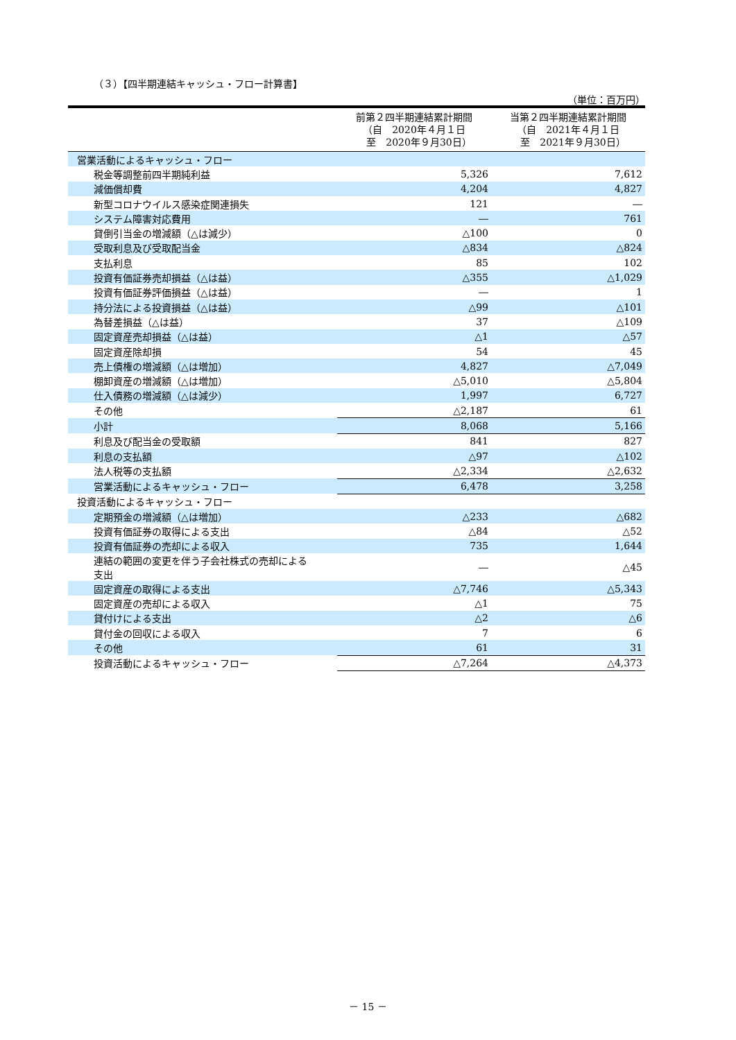（３）【四半期連結キャッシュ・フロー計算書】
（単位：百万円）
| | 前第２四半期連結累計期間 （自 2020年４月１日 至 2020年９月30日） | 当第２四半期連結累計期間 （自 2021年４月１日 至 2021年９月30日） |
| --- | --- | --- |
| 営業活動によるキャッシュ・フロー | | |
| 税金等調整前四半期純利益 | 5,326 | 7,612 |
| 減価償却費 | 4,204 | 4,827 |
| 新型コロナウイルス感染症関連損失 | 121 | ― |
| システム障害対応費用 | ― | 761 |
| 貸倒引当金の増減額（△は減少） | △100 | 0 |
| 受取利息及び受取配当金 | △834 | △824 |
| 支払利息 | 85 | 102 |
| 投資有価証券売却損益（△は益） | △355 | △1,029 |
| 投資有価証券評価損益（△は益） | ― | 1 |
| 持分法による投資損益（△は益） | △99 | △101 |
| 為替差損益（△は益） | 37 | △109 |
| 固定資産売却損益（△は益） | △1 | △57 |
| 固定資産除却損 | 54 | 45 |
| 売上債権の増減額（△は増加） | 4,827 | △7,049 |
| 棚卸資産の増減額（△は増加） | △5,010 | △5,804 |
| 仕入債務の増減額（△は減少） | 1,997 | 6,727 |
| その他 | △2,187 | 61 |
| 小計 | 8,068 | 5,166 |
| 利息及び配当金の受取額 | 841 | 827 |
| 利息の支払額 | △97 | △102 |
| 法人税等の支払額 | △2,334 | △2,632 |
| 営業活動によるキャッシュ・フロー | 6,478 | 3,258 |
| 投資活動によるキャッシュ・フロー | | |
| 定期預金の増減額（△は増加） | △233 | △682 |
| 投資有価証券の取得による支出 | △84 | △52 |
| 投資有価証券の売却による収入 | 735 | 1,644 |
| 連結の範囲の変更を伴う子会社株式の売却による 支出 | ― | △45 |
| 固定資産の取得による支出 | △7,746 | △5,343 |
| 固定資産の売却による収入 | △1 | 75 |
| 貸付けによる支出 | △2 | △6 |
| 貸付金の回収による収入 | 7 | 6 |
| その他 | 61 | 31 |
| 投資活動によるキャッシュ・フロー | △7,264 | △4,373 |
－ 15 －